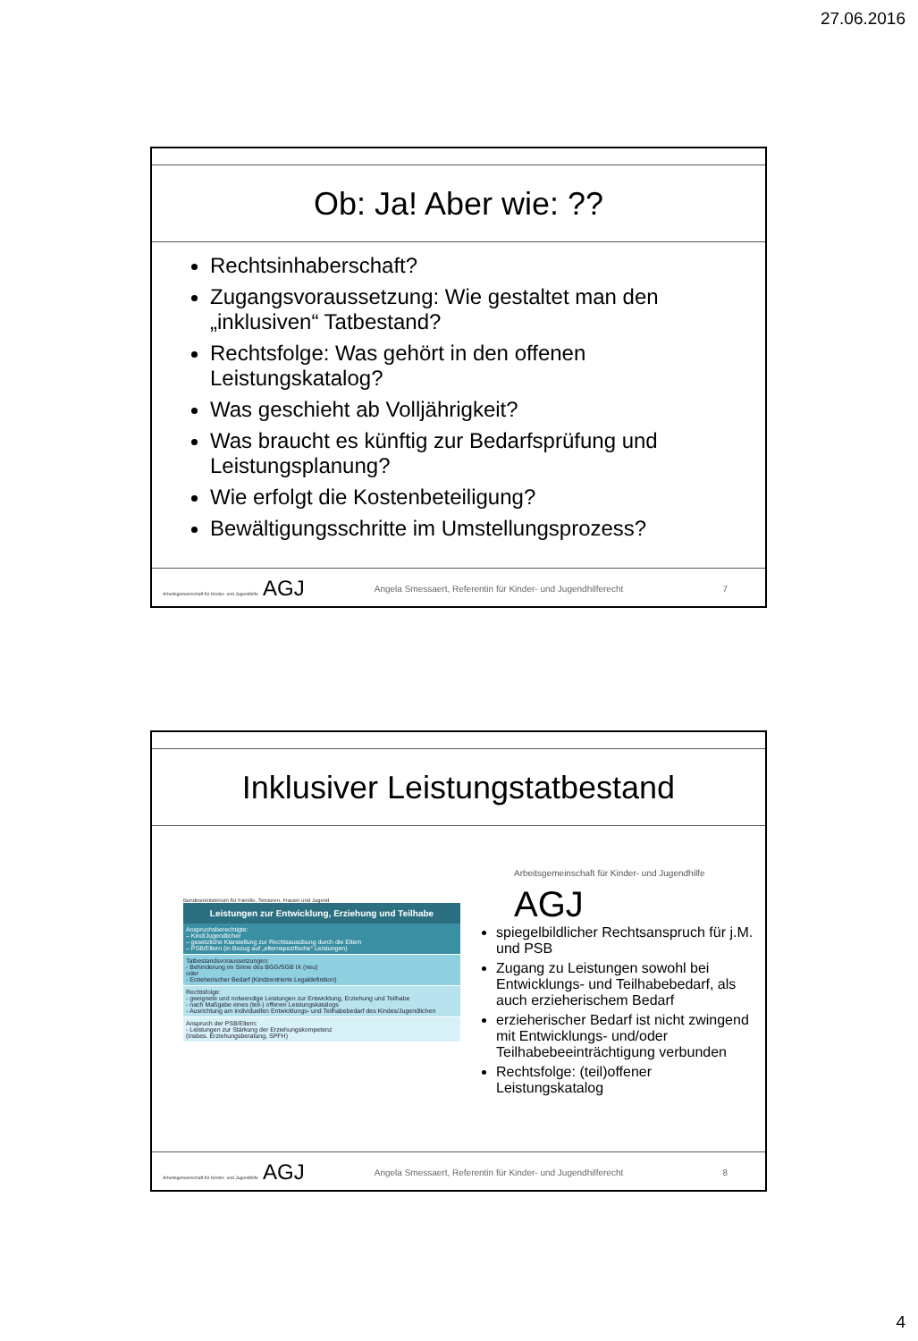27.06.2016
Ob: Ja! Aber wie: ??
Rechtsinhaberschaft?
Zugangsvoraussetzung: Wie gestaltet man den „inklusiven“ Tatbestand?
Rechtsfolge: Was gehört in den offenen Leistungskatalog?
Was geschieht ab Volljährigkeit?
Was braucht es künftig zur Bedarfsprüfung und Leistungsplanung?
Wie erfolgt die Kostenbeteiligung?
Bewältigungsschritte im Umstellungsprozess?
Arbeitsgemeinschaft für Kinder- und Jugendhilfe AGJ
Angela Smessaert, Referentin für Kinder- und Jugendhilferecht
7
Inklusiver Leistungstatbestand
Bundesministerium für Familie, Senioren, Frauen und Jugend
Leistungen zur Entwicklung, Erziehung und Teilhabe
Anspruchsberechtigte:
– Kind/Jugendlicher
– gesetzliche Klarstellung zur Rechtsausübung durch die Eltern
– PSB/Eltern (in Bezug auf „elternspezifische“ Leistungen)
Tatbestandsvoraussetzungen:
- Behinderung im Sinne des BGG/SGB IX (neu)
oder
- Erzieherischer Bedarf (Kindzentrierte Legaldefinition)
Rechtsfolge:
- geeignete und notwendige Leistungen zur Entwicklung, Erziehung und Teilhabe
- nach Maßgabe eines (teil-) offenen Leistungskatalogs
- Ausrichtung am individuellen Entwicklungs- und Teilhabebedarf des Kindes/Jugendlichen
Anspruch der PSB/Eltern:
- Leistungen zur Stärkung der Erziehungskompetenz
(insbes. Erziehungsberatung, SPFH)
Arbeitsgemeinschaft für Kinder- und Jugendhilfe AGJ
spiegelbildlicher Rechtsanspruch für j.M. und PSB
Zugang zu Leistungen sowohl bei Entwicklungs- und Teilhabebedarf, als auch erzieherischem Bedarf
erzieherischer Bedarf ist nicht zwingend mit Entwicklungs- und/oder Teilhabebeeinträchtigung verbunden
Rechtsfolge: (teil)offener Leistungskatalog
Arbeitsgemeinschaft für Kinder- und Jugendhilfe AGJ
Angela Smessaert, Referentin für Kinder- und Jugendhilferecht
8
4